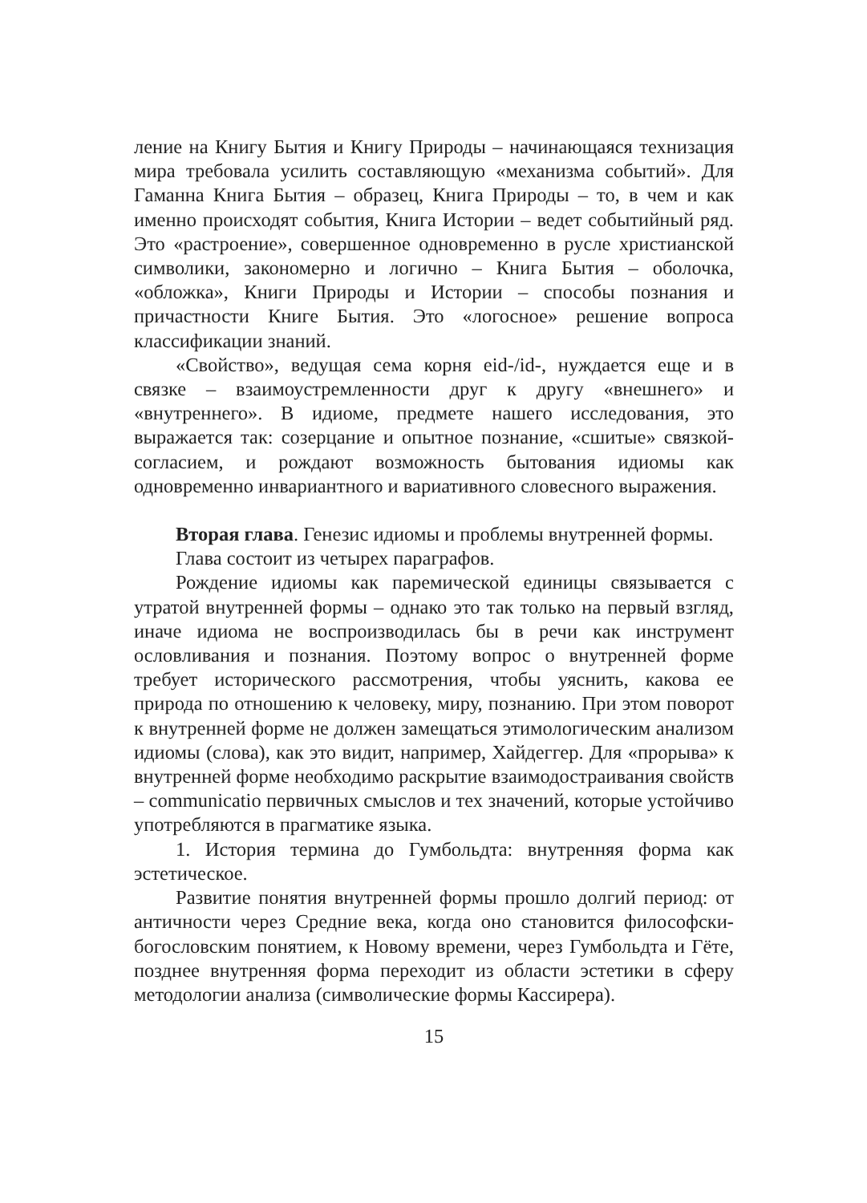ление на Книгу Бытия и Книгу Природы – начинающаяся технизация мира требовала усилить составляющую «механизма событий». Для Гаманна Книга Бытия – образец, Книга Природы – то, в чем и как именно происходят события, Книга Истории – ведет событийный ряд. Это «растроение», совершенное одновременно в русле христианской символики, закономерно и логично – Книга Бытия – оболочка, «обложка», Книги Природы и Истории – способы познания и причастности Книге Бытия. Это «логосное» решение вопроса классификации знаний.
«Свойство», ведущая сема корня eid-/id-, нуждается еще и в связке – взаимоустремленности друг к другу «внешнего» и «внутреннего». В идиоме, предмете нашего исследования, это выражается так: созерцание и опытное познание, «сшитые» связкой-согласием, и рождают возможность бытования идиомы как одновременно инвариантного и вариативного словесного выражения.
Вторая глава. Генезис идиомы и проблемы внутренней формы.
Глава состоит из четырех параграфов.
Рождение идиомы как паремической единицы связывается с утратой внутренней формы – однако это так только на первый взгляд, иначе идиома не воспроизводилась бы в речи как инструмент ословливания и познания. Поэтому вопрос о внутренней форме требует исторического рассмотрения, чтобы уяснить, какова ее природа по отношению к человеку, миру, познанию. При этом поворот к внутренней форме не должен замещаться этимологическим анализом идиомы (слова), как это видит, например, Хайдеггер. Для «прорыва» к внутренней форме необходимо раскрытие взаимодостраивания свойств – communicatio первичных смыслов и тех значений, которые устойчиво употребляются в прагматике языка.
1. История термина до Гумбольдта: внутренняя форма как эстетическое.
Развитие понятия внутренней формы прошло долгий период: от античности через Средние века, когда оно становится философски-богословским понятием, к Новому времени, через Гумбольдта и Гёте, позднее внутренняя форма переходит из области эстетики в сферу методологии анализа (символические формы Кассирера).
15